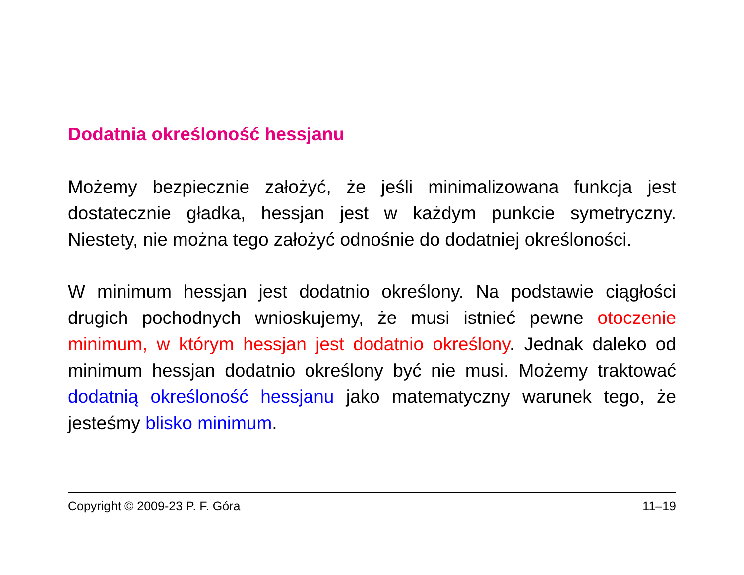Dodatnia określoność hessjanu
Możemy bezpiecznie założyć, że jeśli minimalizowana funkcja jest dostatecznie gładka, hessjan jest w każdym punkcie symetryczny. Niestety, nie można tego założyć odnośnie do dodatniej określoności.
W minimum hessjan jest dodatnio określony. Na podstawie ciągłości drugich pochodnych wnioskujemy, że musi istnieć pewne otoczenie minimum, w którym hessjan jest dodatnio określony. Jednak daleko od minimum hessjan dodatnio określony być nie musi. Możemy traktować dodatnią określoność hessjanu jako matematyczny warunek tego, że jesteśmy blisko minimum.
Copyright © 2009-23 P. F. Góra 11–19